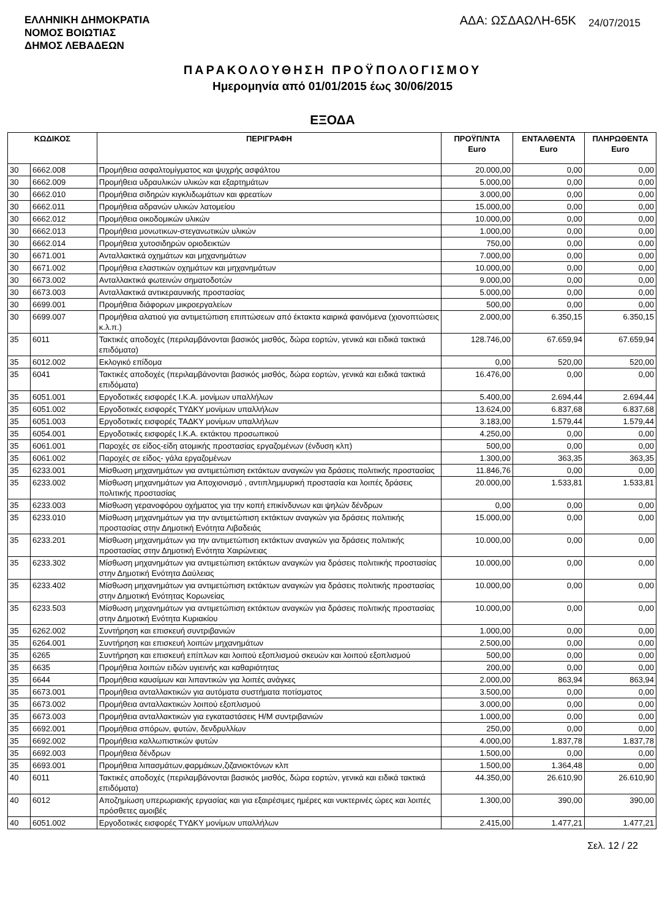ΕΛΛΗΝΙΚΗ ΔΗΜΟΚΡΑΤΙΑ
ΝΟΜΟΣ ΒΟΙΩΤΙΑΣ
ΔΗΜΟΣ ΛΕΒΑΔΕΩΝ
ΑΔΑ: ΩΣΔΑΩΛΗ-65Κ
24/07/2015
ΠΑΡΑΚΟΛΟΥΘΗΣΗ ΠΡΟΫΠΟΛΟΓΙΣΜΟΥ
Ημερομηνία από 01/01/2015 έως 30/06/2015
ΕΞΟΔΑ
| ΚΩΔΙΚΟΣ | | ΠΕΡΙΓΡΑΦΗ | ΠΡΟΫΠ/ΝΤΑ Euro | ΕΝΤΑΛΘΕΝΤΑ Euro | ΠΛΗΡΩΘΕΝΤΑ Euro |
| --- | --- | --- | --- | --- | --- |
| 30 | 6662.008 | Προμήθεια ασφαλτομίγματος και ψυχρής ασφάλτου | 20.000,00 | 0,00 | 0,00 |
| 30 | 6662.009 | Προμήθεια υδραυλικών υλικών και εξαρτημάτων | 5.000,00 | 0,00 | 0,00 |
| 30 | 6662.010 | Προμήθεια σιδηρών κιγκλιδωμάτων και φρεατίων | 3.000,00 | 0,00 | 0,00 |
| 30 | 6662.011 | Προμήθεια αδρανών υλικών λατομείου | 15.000,00 | 0,00 | 0,00 |
| 30 | 6662.012 | Προμήθεια οικοδομικών υλικών | 10.000,00 | 0,00 | 0,00 |
| 30 | 6662.013 | Προμήθεια μονωτικων-στεγανωτικών υλικών | 1.000,00 | 0,00 | 0,00 |
| 30 | 6662.014 | Προμήθεια χυτοσιδηρών οριοδεικτών | 750,00 | 0,00 | 0,00 |
| 30 | 6671.001 | Ανταλλακτικά οχημάτων και μηχανημάτων | 7.000,00 | 0,00 | 0,00 |
| 30 | 6671.002 | Προμήθεια ελαστικών οχημάτων και μηχανημάτων | 10.000,00 | 0,00 | 0,00 |
| 30 | 6673.002 | Ανταλλακτικά φωτεινών σηματοδοτών | 9.000,00 | 0,00 | 0,00 |
| 30 | 6673.003 | Ανταλλακτικά αντικεραυνικής προστασίας | 5.000,00 | 0,00 | 0,00 |
| 30 | 6699.001 | Προμήθεια διάφορων μικροεργαλείων | 500,00 | 0,00 | 0,00 |
| 30 | 6699.007 | Προμήθεια αλατιού για αντιμετώπιση επιπτώσεων από έκτακτα καιρικά φαινόμενα (χιονοπτώσεις κ.λ.π.) | 2.000,00 | 6.350,15 | 6.350,15 |
| 35 | 6011 | Τακτικές αποδοχές (περιλαμβάνονται βασικός μισθός, δώρα εορτών, γενικά και ειδικά τακτικά επιδόματα) | 128.746,00 | 67.659,94 | 67.659,94 |
| 35 | 6012.002 | Εκλογικό επίδομα | 0,00 | 520,00 | 520,00 |
| 35 | 6041 | Τακτικές αποδοχές (περιλαμβάνονται βασικός μισθός, δώρα εορτών, γενικά και ειδικά τακτικά επιδόματα) | 16.476,00 | 0,00 | 0,00 |
| 35 | 6051.001 | Εργοδοτικές εισφορές Ι.Κ.Α. μονίμων υπαλλήλων | 5.400,00 | 2.694,44 | 2.694,44 |
| 35 | 6051.002 | Εργοδοτικές εισφορές ΤΥΔΚΥ μονίμων υπαλλήλων | 13.624,00 | 6.837,68 | 6.837,68 |
| 35 | 6051.003 | Εργοδοτικές εισφορές ΤΑΔΚΥ μονίμων υπαλλήλων | 3.183,00 | 1.579,44 | 1.579,44 |
| 35 | 6054.001 | Εργοδοτικές εισφορές Ι.Κ.Α. εκτάκτου προσωπικού | 4.250,00 | 0,00 | 0,00 |
| 35 | 6061.001 | Παροχές σε είδος-είδη ατομικής προστασίας εργαζομένων (ένδυση κλπ) | 500,00 | 0,00 | 0,00 |
| 35 | 6061.002 | Παροχές σε είδος- γάλα εργαζομένων | 1.300,00 | 363,35 | 363,35 |
| 35 | 6233.001 | Μίσθωση μηχανημάτων για αντιμετώπιση εκτάκτων αναγκών για δράσεις πολιτικής προστασίας | 11.846,76 | 0,00 | 0,00 |
| 35 | 6233.002 | Μίσθωση μηχανημάτων για Αποχιονισμό , αντιπλημμυρική προστασία και λοιπές δράσεις πολιτικής προστασίας | 20.000,00 | 1.533,81 | 1.533,81 |
| 35 | 6233.003 | Μίσθωση γερανοφόρου οχήματος για την κοπή επικίνδυνων και ψηλών δένδρων | 0,00 | 0,00 | 0,00 |
| 35 | 6233.010 | Μίσθωση μηχανημάτων για την αντιμετώπιση εκτάκτων αναγκών για δράσεις πολιτικής προστασίας στην Δημοτική Ενότητα Λιβαδειάς | 15.000,00 | 0,00 | 0,00 |
| 35 | 6233.201 | Μίσθωση μηχανημάτων για την αντιμετώπιση εκτάκτων αναγκών για δράσεις πολιτικής προστασίας στην Δημοτική Ενότητα Χαιρώνειας | 10.000,00 | 0,00 | 0,00 |
| 35 | 6233.302 | Μίσθωση μηχανημάτων για αντιμετώπιση εκτάκτων αναγκών για δράσεις πολιτιικής προστασίας στην Δημοτική Ενότητα Δαύλειας | 10.000,00 | 0,00 | 0,00 |
| 35 | 6233.402 | Μίσθωση μηχανημάτων για αντιμετώπιση εκτάκτων αναγκών για δράσεις πολιτικής προστασίας στην Δημοτική Ενότητας Κορωνείας | 10.000,00 | 0,00 | 0,00 |
| 35 | 6233.503 | Μίσθωση μηχανημάτων για αντιμετώπιση εκτάκτων αναγκών για δράσεις πολιτικής προστασίας στην Δημοτική Ενότητα Κυριακίου | 10.000,00 | 0,00 | 0,00 |
| 35 | 6262.002 | Συντήρηση και επισκευή συντριβανιών | 1.000,00 | 0,00 | 0,00 |
| 35 | 6264.001 | Συντήρηση και επισκευή λοιπών μηχανημάτων | 2.500,00 | 0,00 | 0,00 |
| 35 | 6265 | Συντήρηση και επισκευή επίπλων και λοιπού εξοπλισμού σκευών και λοιπού εξοπλισμού | 500,00 | 0,00 | 0,00 |
| 35 | 6635 | Προμήθεια λοιπών ειδών υγιεινής και καθαριότητας | 200,00 | 0,00 | 0,00 |
| 35 | 6644 | Προμήθεια καυσίμων και λιπαντικών για λοιπές ανάγκες | 2.000,00 | 863,94 | 863,94 |
| 35 | 6673.001 | Προμήθεια ανταλλακτικών για αυτόματα συστήματα ποτίσματος | 3.500,00 | 0,00 | 0,00 |
| 35 | 6673.002 | Προμήθεια ανταλλακτικών λοιπού εξοπλισμού | 3.000,00 | 0,00 | 0,00 |
| 35 | 6673.003 | Προμήθεια ανταλλακτικών για εγκαταστάσεις Η/Μ συντριβανιών | 1.000,00 | 0,00 | 0,00 |
| 35 | 6692.001 | Προμήθεια σπόρων, φυτών, δενδρυλλίων | 250,00 | 0,00 | 0,00 |
| 35 | 6692.002 | Προμήθεια καλλωπιστικών φυτών | 4.000,00 | 1.837,78 | 1.837,78 |
| 35 | 6692.003 | Προμήθεια δένδρων | 1.500,00 | 0,00 | 0,00 |
| 35 | 6693.001 | Προμήθεια λιπασμάτων,φαρμάκων,ζιζανιοκτόνων κλπ | 1.500,00 | 1.364,48 | 0,00 |
| 40 | 6011 | Τακτικές αποδοχές (περιλαμβάνονται βασικός μισθός, δώρα εορτών, γενικά και ειδικά τακτικά επιδόματα) | 44.350,00 | 26.610,90 | 26.610,90 |
| 40 | 6012 | Αποζημίωση υπερωριακής εργασίας και για εξαιρέσιμες ημέρες και νυκτερινές ώρες και λοιπές πρόσθετες αμοιβές | 1.300,00 | 390,00 | 390,00 |
| 40 | 6051.002 | Εργοδοτικές εισφορές ΤΥΔΚΥ μονίμων υπαλλήλων | 2.415,00 | 1.477,21 | 1.477,21 |
Σελ. 12 / 22